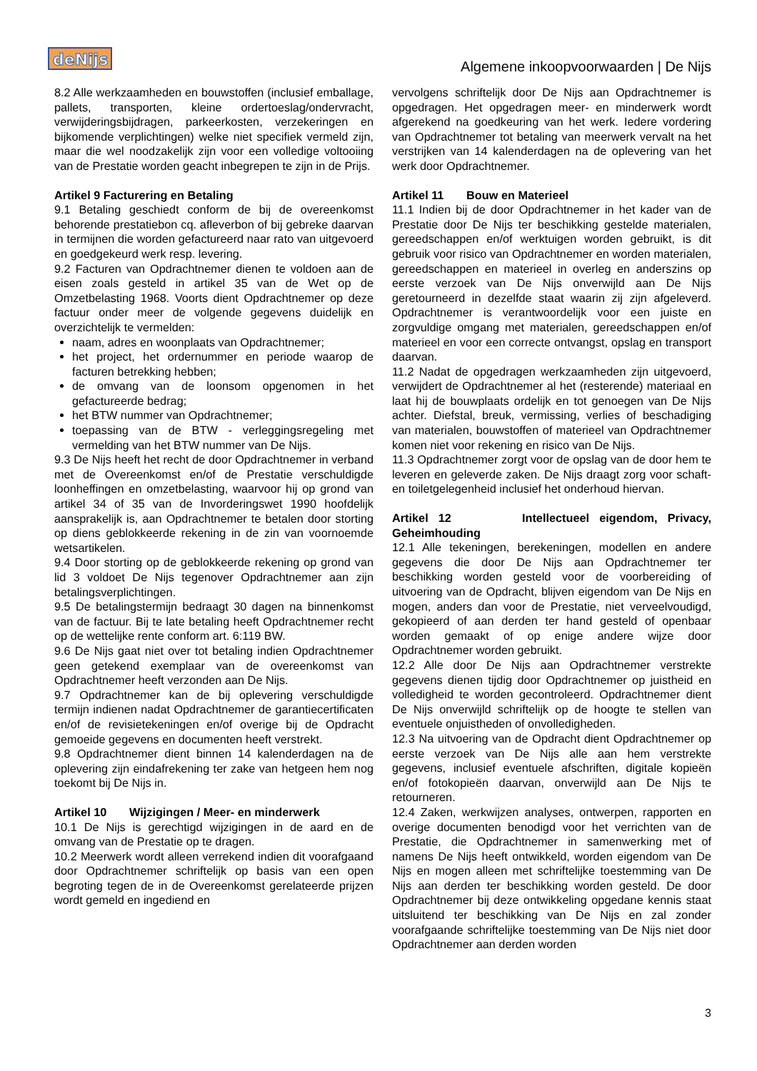deNijs
Algemene inkoopvoorwaarden | De Nijs
8.2 Alle werkzaamheden en bouwstoffen (inclusief emballage, pallets, transporten, kleine ordertoeslag/ondervracht, verwijderingsbijdragen, parkeerkosten, verzekeringen en bijkomende verplichtingen) welke niet specifiek vermeld zijn, maar die wel noodzakelijk zijn voor een volledige voltooiing van de Prestatie worden geacht inbegrepen te zijn in de Prijs.
Artikel 9 Facturering en Betaling
9.1 Betaling geschiedt conform de bij de overeenkomst behorende prestatiebon cq. afleverbon of bij gebreke daarvan in termijnen die worden gefactureerd naar rato van uitgevoerd en goedgekeurd werk resp. levering.
9.2 Facturen van Opdrachtnemer dienen te voldoen aan de eisen zoals gesteld in artikel 35 van de Wet op de Omzetbelasting 1968. Voorts dient Opdrachtnemer op deze factuur onder meer de volgende gegevens duidelijk en overzichtelijk te vermelden:
naam, adres en woonplaats van Opdrachtnemer;
het project, het ordernummer en periode waarop de facturen betrekking hebben;
de omvang van de loonsom opgenomen in het gefactureerde bedrag;
het BTW nummer van Opdrachtnemer;
toepassing van de BTW - verleggingsregeling met vermelding van het BTW nummer van De Nijs.
9.3 De Nijs heeft het recht de door Opdrachtnemer in verband met de Overeenkomst en/of de Prestatie verschuldigde loonheffingen en omzetbelasting, waarvoor hij op grond van artikel 34 of 35 van de Invorderingswet 1990 hoofdelijk aansprakelijk is, aan Opdrachtnemer te betalen door storting op diens geblokkeerde rekening in de zin van voornoemde wetsartikelen.
9.4 Door storting op de geblokkeerde rekening op grond van lid 3 voldoet De Nijs tegenover Opdrachtnemer aan zijn betalingsverplichtingen.
9.5 De betalingstermijn bedraagt 30 dagen na binnenkomst van de factuur. Bij te late betaling heeft Opdrachtnemer recht op de wettelijke rente conform art. 6:119 BW.
9.6 De Nijs gaat niet over tot betaling indien Opdrachtnemer geen getekend exemplaar van de overeenkomst van Opdrachtnemer heeft verzonden aan De Nijs.
9.7 Opdrachtnemer kan de bij oplevering verschuldigde termijn indienen nadat Opdrachtnemer de garantiecertificaten en/of de revisietekeningen en/of overige bij de Opdracht gemoeide gegevens en documenten heeft verstrekt.
9.8 Opdrachtnemer dient binnen 14 kalenderdagen na de oplevering zijn eindafrekening ter zake van hetgeen hem nog toekomt bij De Nijs in.
Artikel 10 Wijzigingen / Meer- en minderwerk
10.1 De Nijs is gerechtigd wijzigingen in de aard en de omvang van de Prestatie op te dragen.
10.2 Meerwerk wordt alleen verrekend indien dit voorafgaand door Opdrachtnemer schriftelijk op basis van een open begroting tegen de in de Overeenkomst gerelateerde prijzen wordt gemeld en ingediend en
vervolgens schriftelijk door De Nijs aan Opdrachtnemer is opgedragen. Het opgedragen meer- en minderwerk wordt afgerekend na goedkeuring van het werk. Iedere vordering van Opdrachtnemer tot betaling van meerwerk vervalt na het verstrijken van 14 kalenderdagen na de oplevering van het werk door Opdrachtnemer.
Artikel 11 Bouw en Materieel
11.1 Indien bij de door Opdrachtnemer in het kader van de Prestatie door De Nijs ter beschikking gestelde materialen, gereedschappen en/of werktuigen worden gebruikt, is dit gebruik voor risico van Opdrachtnemer en worden materialen, gereedschappen en materieel in overleg en anderszins op eerste verzoek van De Nijs onverwijld aan De Nijs geretourneerd in dezelfde staat waarin zij zijn afgeleverd. Opdrachtnemer is verantwoordelijk voor een juiste en zorgvuldige omgang met materialen, gereedschappen en/of materieel en voor een correcte ontvangst, opslag en transport daarvan.
11.2 Nadat de opgedragen werkzaamheden zijn uitgevoerd, verwijdert de Opdrachtnemer al het (resterende) materiaal en laat hij de bouwplaats ordelijk en tot genoegen van De Nijs achter. Diefstal, breuk, vermissing, verlies of beschadiging van materialen, bouwstoffen of materieel van Opdrachtnemer komen niet voor rekening en risico van De Nijs.
11.3 Opdrachtnemer zorgt voor de opslag van de door hem te leveren en geleverde zaken. De Nijs draagt zorg voor schaft- en toiletgelegenheid inclusief het onderhoud hiervan.
Artikel 12 Intellectueel eigendom, Privacy, Geheimhouding
12.1 Alle tekeningen, berekeningen, modellen en andere gegevens die door De Nijs aan Opdrachtnemer ter beschikking worden gesteld voor de voorbereiding of uitvoering van de Opdracht, blijven eigendom van De Nijs en mogen, anders dan voor de Prestatie, niet verveelvoudigd, gekopieerd of aan derden ter hand gesteld of openbaar worden gemaakt of op enige andere wijze door Opdrachtnemer worden gebruikt.
12.2 Alle door De Nijs aan Opdrachtnemer verstrekte gegevens dienen tijdig door Opdrachtnemer op juistheid en volledigheid te worden gecontroleerd. Opdrachtnemer dient De Nijs onverwijld schriftelijk op de hoogte te stellen van eventuele onjuistheden of onvolledigheden.
12.3 Na uitvoering van de Opdracht dient Opdrachtnemer op eerste verzoek van De Nijs alle aan hem verstrekte gegevens, inclusief eventuele afschriften, digitale kopieën en/of fotokopieën daarvan, onverwijld aan De Nijs te retourneren.
12.4 Zaken, werkwijzen analyses, ontwerpen, rapporten en overige documenten benodigd voor het verrichten van de Prestatie, die Opdrachtnemer in samenwerking met of namens De Nijs heeft ontwikkeld, worden eigendom van De Nijs en mogen alleen met schriftelijke toestemming van De Nijs aan derden ter beschikking worden gesteld. De door Opdrachtnemer bij deze ontwikkeling opgedane kennis staat uitsluitend ter beschikking van De Nijs en zal zonder voorafgaande schriftelijke toestemming van De Nijs niet door Opdrachtnemer aan derden worden
3